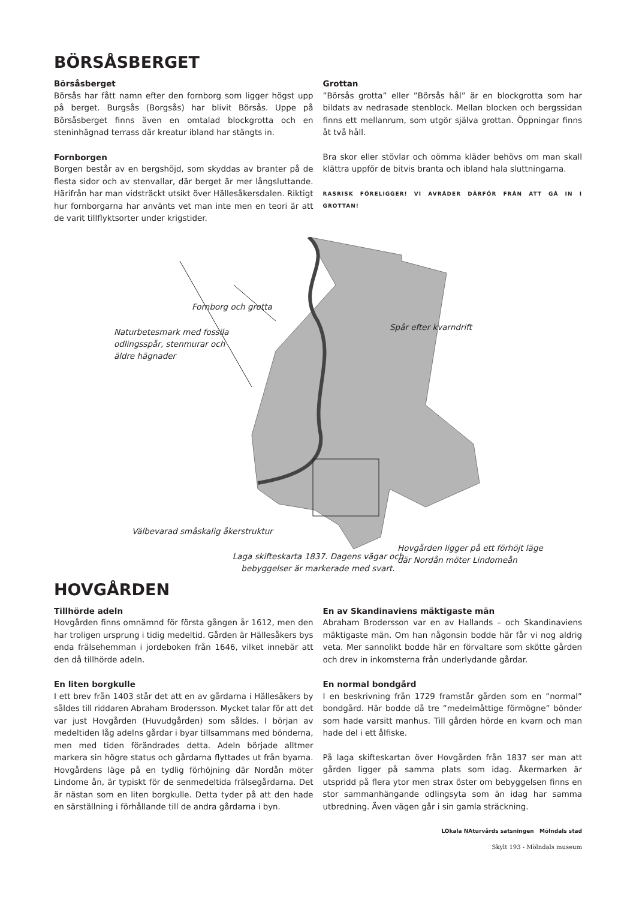BÖRSÅSBERGET
Börsåsberget
Börsås har fått namn efter den fornborg som ligger högst upp på berget. Burgsås (Borgsås) har blivit Börsås. Uppe på Börsåsberget finns även en omtalad blockgrotta och en steninhägnad terrass där kreatur ibland har stängts in.
Fornborgen
Borgen består av en bergshöjd, som skyddas av branter på de flesta sidor och av stenvallar, där berget är mer långsluttande. Härifrån har man vidsträckt utsikt över Hällesåkersdalen. Riktigt hur fornborgarna har använts vet man inte men en teori är att de varit tillflyktsorter under krigstider.
Grottan
”Börsås grotta” eller ”Börsås hål” är en blockgrotta som har bildats av nedrasade stenblock. Mellan blocken och bergssidan finns ett mellanrum, som utgör själva grottan. Öppningar finns åt två håll.
Bra skor eller stövlar och oömma kläder behövs om man skall klättra uppför de bitvis branta och ibland hala sluttningarna.
RASRISK FÖRELIGGER! VI AVRÅDER DÄRFÖR FRÅN ATT GÅ IN I GROTTAN!
Fornborg och grotta
Naturbetesmark med fossila
odlingsspår, stenmurar och
äldre hägnader
Spår efter kvarndrift
Välbevarad småskalig åkerstruktur
Hovgården ligger på ett förhöjt läge
där Nordån möter Lindomeån
Laga skifteskarta 1837. Dagens vägar och
bebyggelser är markerade med svart.
HOVGÅRDEN
Tillhörde adeln
Hovgården finns omnämnd för första gången år 1612, men den har troligen ursprung i tidig medeltid. Gården är Hällesåkers bys enda frälsehemman i jordeboken från 1646, vilket innebär att den då tillhörde adeln.
En liten borgkulle
I ett brev från 1403 står det att en av gårdarna i Hällesåkers by såldes till riddaren Abraham Brodersson. Mycket talar för att det var just Hovgården (Huvudgården) som såldes. I början av medeltiden låg adelns gårdar i byar tillsammans med bönderna, men med tiden förändrades detta. Adeln började alltmer markera sin högre status och gårdarna flyttades ut från byarna. Hovgårdens läge på en tydlig förhöjning där Nordån möter Lindome ån, är typiskt för de senmedeltida frälsegårdarna. Det är nästan som en liten borgkulle. Detta tyder på att den hade en särställning i förhållande till de andra gårdarna i byn.
En av Skandinaviens mäktigaste män
Abraham Brodersson var en av Hallands – och Skandinaviens mäktigaste män. Om han någonsin bodde här får vi nog aldrig veta. Mer sannolikt bodde här en förvaltare som skötte gården och drev in inkomsterna från underlydande gårdar.
En normal bondgård
I en beskrivning från 1729 framstår gården som en ”normal” bondgård. Här bodde då tre ”medelmåttige förmögne” bönder som hade varsitt manhus. Till gården hörde en kvarn och man hade del i ett ålfiske.
På laga skifteskartan över Hovgården från 1837 ser man att gården ligger på samma plats som idag. Åkermarken är utspridd på flera ytor men strax öster om bebyggelsen finns en stor sammanhängande odlingsyta som än idag har samma utbredning. Även vägen går i sin gamla sträckning.
LOkala NAturvårds satsningen Mölndals stad
Skylt 193 - Mölndals museum